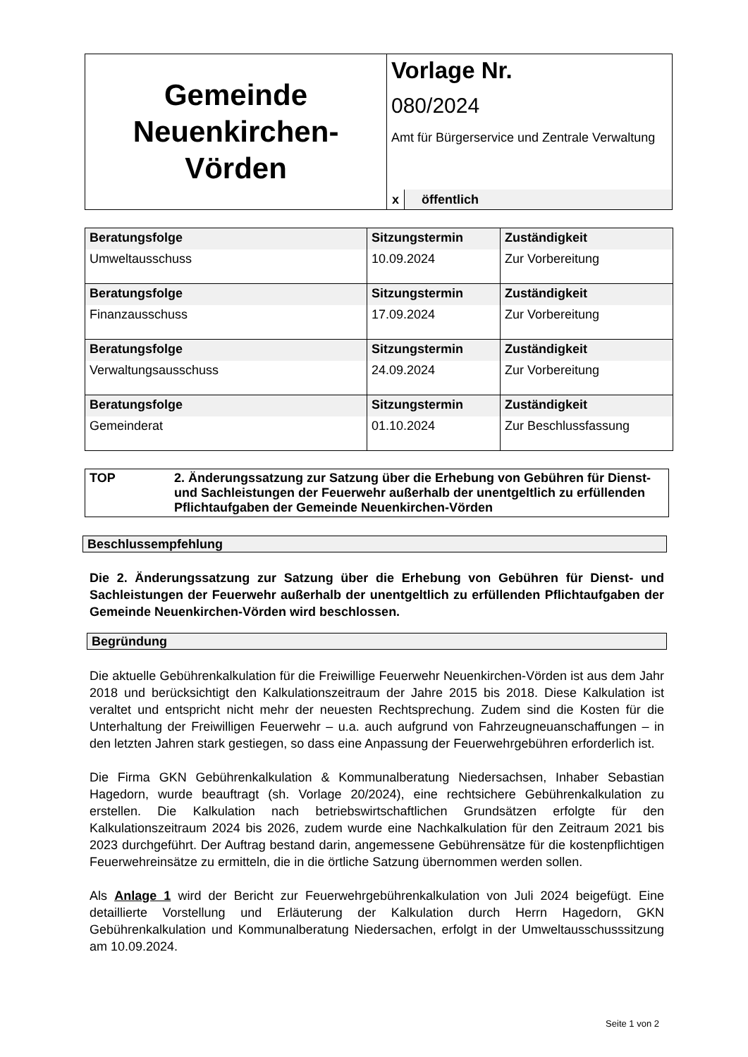Gemeinde
Neuenkirchen-
Vörden
Vorlage Nr.
080/2024
Amt für Bürgerservice und Zentrale Verwaltung
x öffentlich
| Beratungsfolge | Sitzungstermin | Zuständigkeit |
| Umweltausschuss | 10.09.2024 | Zur Vorbereitung |
| Beratungsfolge | Sitzungstermin | Zuständigkeit |
| Finanzausschuss | 17.09.2024 | Zur Vorbereitung |
| Beratungsfolge | Sitzungstermin | Zuständigkeit |
| Verwaltungsausschuss | 24.09.2024 | Zur Vorbereitung |
| Beratungsfolge | Sitzungstermin | Zuständigkeit |
| Gemeinderat | 01.10.2024 | Zur Beschlussfassung |
TOP 2. Änderungssatzung zur Satzung über die Erhebung von Gebühren für Dienst- und Sachleistungen der Feuerwehr außerhalb der unentgeltlich zu erfüllenden Pflichtaufgaben der Gemeinde Neuenkirchen-Vörden
Beschlussempfehlung
Die 2. Änderungssatzung zur Satzung über die Erhebung von Gebühren für Dienst- und Sachleistungen der Feuerwehr außerhalb der unentgeltlich zu erfüllenden Pflichtaufgaben der Gemeinde Neuenkirchen-Vörden wird beschlossen.
Begründung
Die aktuelle Gebührenkalkulation für die Freiwillige Feuerwehr Neuenkirchen-Vörden ist aus dem Jahr 2018 und berücksichtigt den Kalkulationszeitraum der Jahre 2015 bis 2018. Diese Kalkulation ist veraltet und entspricht nicht mehr der neuesten Rechtsprechung. Zudem sind die Kosten für die Unterhaltung der Freiwilligen Feuerwehr – u.a. auch aufgrund von Fahrzeugneuanschaffungen – in den letzten Jahren stark gestiegen, so dass eine Anpassung der Feuerwehrgebühren erforderlich ist.
Die Firma GKN Gebührenkalkulation & Kommunalberatung Niedersachsen, Inhaber Sebastian Hagedorn, wurde beauftragt (sh. Vorlage 20/2024), eine rechtsichere Gebührenkalkulation zu erstellen. Die Kalkulation nach betriebswirtschaftlichen Grundsätzen erfolgte für den Kalkulationszeitraum 2024 bis 2026, zudem wurde eine Nachkalkulation für den Zeitraum 2021 bis 2023 durchgeführt. Der Auftrag bestand darin, angemessene Gebührensätze für die kostenpflichtigen Feuerwehreinsätze zu ermitteln, die in die örtliche Satzung übernommen werden sollen.
Als Anlage 1 wird der Bericht zur Feuerwehrgebührenkalkulation von Juli 2024 beigefügt. Eine detaillierte Vorstellung und Erläuterung der Kalkulation durch Herrn Hagedorn, GKN Gebührenkalkulation und Kommunalberatung Niedersachen, erfolgt in der Umweltausschusssitzung am 10.09.2024.
Seite 1 von 2